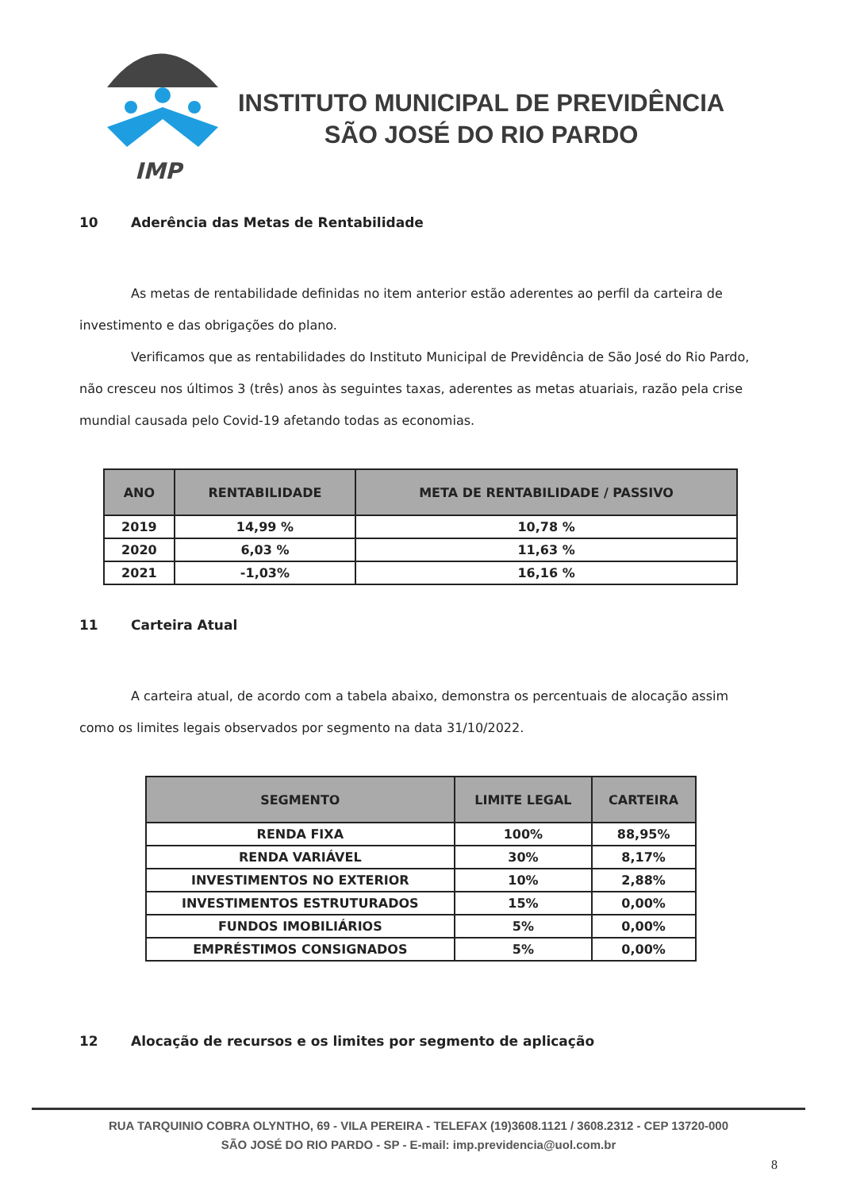IMP
INSTITUTO MUNICIPAL DE PREVIDÊNCIA
SÃO JOSÉ DO RIO PARDO
10 Aderência das Metas de Rentabilidade
As metas de rentabilidade definidas no item anterior estão aderentes ao perfil da carteira de investimento e das obrigações do plano.
Verificamos que as rentabilidades do Instituto Municipal de Previdência de São José do Rio Pardo, não cresceu nos últimos 3 (três) anos às seguintes taxas, aderentes as metas atuariais, razão pela crise mundial causada pelo Covid-19 afetando todas as economias.
| ANO | RENTABILIDADE | META DE RENTABILIDADE / PASSIVO |
| --- | --- | --- |
| 2019 | 14,99 % | 10,78 % |
| 2020 | 6,03 % | 11,63 % |
| 2021 | -1,03% | 16,16 % |
11 Carteira Atual
A carteira atual, de acordo com a tabela abaixo, demonstra os percentuais de alocação assim como os limites legais observados por segmento na data 31/10/2022.
| SEGMENTO | LIMITE LEGAL | CARTEIRA |
| --- | --- | --- |
| RENDA FIXA | 100% | 88,95% |
| RENDA VARIÁVEL | 30% | 8,17% |
| INVESTIMENTOS NO EXTERIOR | 10% | 2,88% |
| INVESTIMENTOS ESTRUTURADOS | 15% | 0,00% |
| FUNDOS IMOBILIÁRIOS | 5% | 0,00% |
| EMPRÉSTIMOS CONSIGNADOS | 5% | 0,00% |
12 Alocação de recursos e os limites por segmento de aplicação
RUA TARQUINIO COBRA OLYNTHO, 69 - VILA PEREIRA - TELEFAX (19)3608.1121 / 3608.2312 - CEP 13720-000
SÃO JOSÉ DO RIO PARDO - SP - E-mail: imp.previdencia@uol.com.br
8